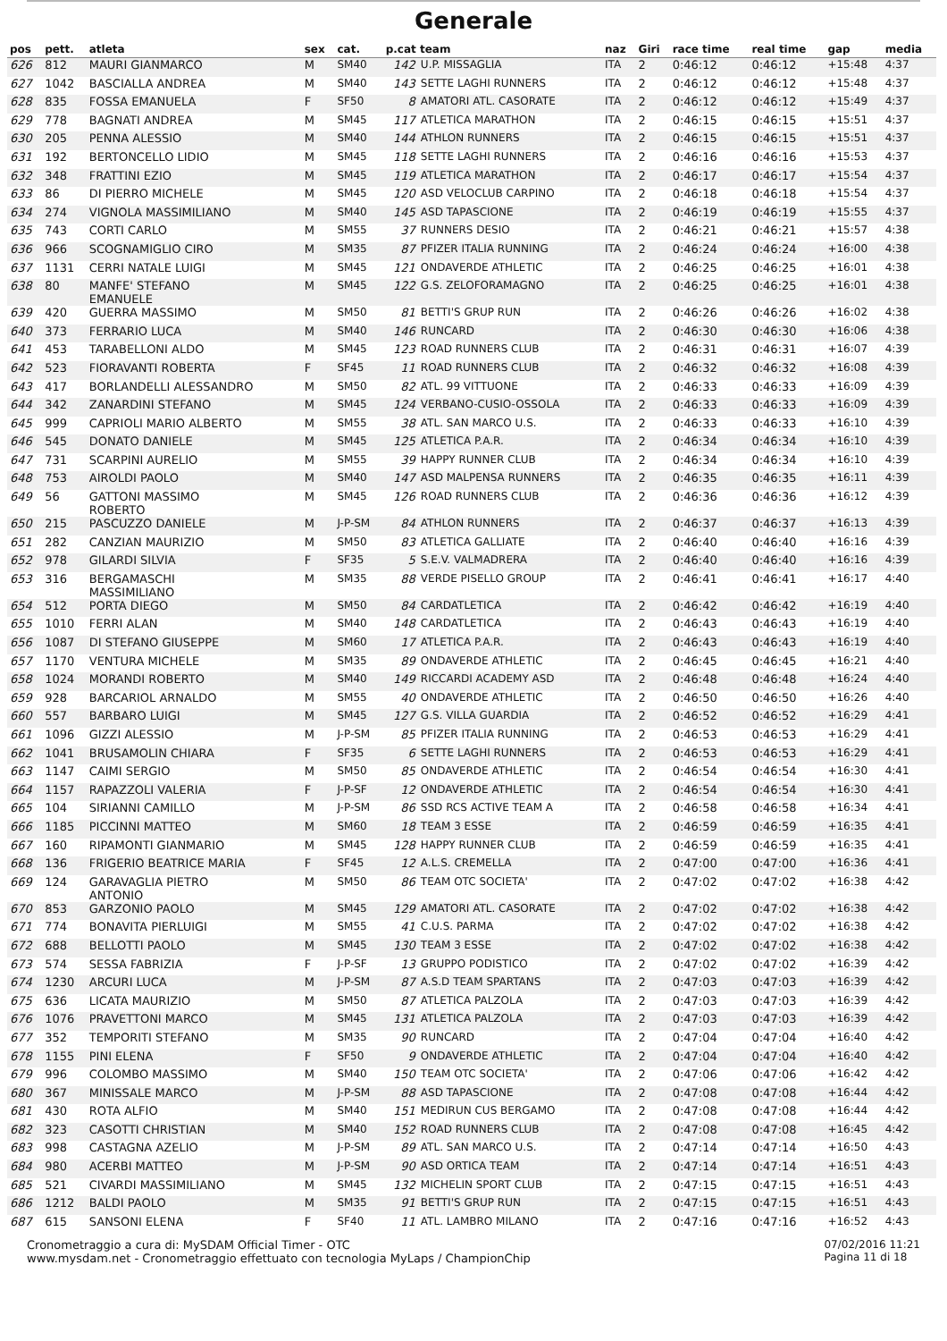Generale
| pos | pett. | atleta | sex | cat. | p.cat team | | naz | Giri | race time | real time | gap | media |
| --- | --- | --- | --- | --- | --- | --- | --- | --- | --- | --- | --- | --- |
| 626 | 812 | MAURI GIANMARCO | M | SM40 | 142 | U.P. MISSAGLIA | ITA | 2 | 0:46:12 | 0:46:12 | +15:48 | 4:37 |
| 627 | 1042 | BASCIALLA ANDREA | M | SM40 | 143 | SETTE LAGHI RUNNERS | ITA | 2 | 0:46:12 | 0:46:12 | +15:48 | 4:37 |
| 628 | 835 | FOSSA EMANUELA | F | SF50 | 8 | AMATORI ATL. CASORATE | ITA | 2 | 0:46:12 | 0:46:12 | +15:49 | 4:37 |
| 629 | 778 | BAGNATI ANDREA | M | SM45 | 117 | ATLETICA MARATHON | ITA | 2 | 0:46:15 | 0:46:15 | +15:51 | 4:37 |
| 630 | 205 | PENNA ALESSIO | M | SM40 | 144 | ATHLON RUNNERS | ITA | 2 | 0:46:15 | 0:46:15 | +15:51 | 4:37 |
| 631 | 192 | BERTONCELLO LIDIO | M | SM45 | 118 | SETTE LAGHI RUNNERS | ITA | 2 | 0:46:16 | 0:46:16 | +15:53 | 4:37 |
| 632 | 348 | FRATTINI EZIO | M | SM45 | 119 | ATLETICA MARATHON | ITA | 2 | 0:46:17 | 0:46:17 | +15:54 | 4:37 |
| 633 | 86 | DI PIERRO MICHELE | M | SM45 | 120 | ASD VELOCLUB CARPINO | ITA | 2 | 0:46:18 | 0:46:18 | +15:54 | 4:37 |
| 634 | 274 | VIGNOLA MASSIMILIANO | M | SM40 | 145 | ASD TAPASCIONE | ITA | 2 | 0:46:19 | 0:46:19 | +15:55 | 4:37 |
| 635 | 743 | CORTI CARLO | M | SM55 | 37 | RUNNERS DESIO | ITA | 2 | 0:46:21 | 0:46:21 | +15:57 | 4:38 |
| 636 | 966 | SCOGNAMIGLIO CIRO | M | SM35 | 87 | PFIZER ITALIA RUNNING | ITA | 2 | 0:46:24 | 0:46:24 | +16:00 | 4:38 |
| 637 | 1131 | CERRI NATALE LUIGI | M | SM45 | 121 | ONDAVERDE ATHLETIC | ITA | 2 | 0:46:25 | 0:46:25 | +16:01 | 4:38 |
| 638 | 80 | MANFE' STEFANO EMANUELE | M | SM45 | 122 | G.S. ZELOFORAMAGNO | ITA | 2 | 0:46:25 | 0:46:25 | +16:01 | 4:38 |
| 639 | 420 | GUERRA MASSIMO | M | SM50 | 81 | BETTI'S GRUP RUN | ITA | 2 | 0:46:26 | 0:46:26 | +16:02 | 4:38 |
| 640 | 373 | FERRARIO LUCA | M | SM40 | 146 | RUNCARD | ITA | 2 | 0:46:30 | 0:46:30 | +16:06 | 4:38 |
| 641 | 453 | TARABELLONI ALDO | M | SM45 | 123 | ROAD RUNNERS CLUB | ITA | 2 | 0:46:31 | 0:46:31 | +16:07 | 4:39 |
| 642 | 523 | FIORAVANTI ROBERTA | F | SF45 | 11 | ROAD RUNNERS CLUB | ITA | 2 | 0:46:32 | 0:46:32 | +16:08 | 4:39 |
| 643 | 417 | BORLANDELLI ALESSANDRO | M | SM50 | 82 | ATL. 99 VITTUONE | ITA | 2 | 0:46:33 | 0:46:33 | +16:09 | 4:39 |
| 644 | 342 | ZANARDINI STEFANO | M | SM45 | 124 | VERBANO-CUSIO-OSSOLA | ITA | 2 | 0:46:33 | 0:46:33 | +16:09 | 4:39 |
| 645 | 999 | CAPRIOLI MARIO ALBERTO | M | SM55 | 38 | ATL. SAN MARCO U.S. | ITA | 2 | 0:46:33 | 0:46:33 | +16:10 | 4:39 |
| 646 | 545 | DONATO DANIELE | M | SM45 | 125 | ATLETICA P.A.R. | ITA | 2 | 0:46:34 | 0:46:34 | +16:10 | 4:39 |
| 647 | 731 | SCARPINI AURELIO | M | SM55 | 39 | HAPPY RUNNER CLUB | ITA | 2 | 0:46:34 | 0:46:34 | +16:10 | 4:39 |
| 648 | 753 | AIROLDI PAOLO | M | SM40 | 147 | ASD MALPENSA RUNNERS | ITA | 2 | 0:46:35 | 0:46:35 | +16:11 | 4:39 |
| 649 | 56 | GATTONI MASSIMO ROBERTO | M | SM45 | 126 | ROAD RUNNERS CLUB | ITA | 2 | 0:46:36 | 0:46:36 | +16:12 | 4:39 |
| 650 | 215 | PASCUZZO DANIELE | M | J-P-SM | 84 | ATHLON RUNNERS | ITA | 2 | 0:46:37 | 0:46:37 | +16:13 | 4:39 |
| 651 | 282 | CANZIAN MAURIZIO | M | SM50 | 83 | ATLETICA GALLIATE | ITA | 2 | 0:46:40 | 0:46:40 | +16:16 | 4:39 |
| 652 | 978 | GILARDI SILVIA | F | SF35 | 5 | S.E.V. VALMADRERA | ITA | 2 | 0:46:40 | 0:46:40 | +16:16 | 4:39 |
| 653 | 316 | BERGAMASCHI MASSIMILIANO | M | SM35 | 88 | VERDE PISELLO GROUP | ITA | 2 | 0:46:41 | 0:46:41 | +16:17 | 4:40 |
| 654 | 512 | PORTA DIEGO | M | SM50 | 84 | CARDATLETICA | ITA | 2 | 0:46:42 | 0:46:42 | +16:19 | 4:40 |
| 655 | 1010 | FERRI ALAN | M | SM40 | 148 | CARDATLETICA | ITA | 2 | 0:46:43 | 0:46:43 | +16:19 | 4:40 |
| 656 | 1087 | DI STEFANO GIUSEPPE | M | SM60 | 17 | ATLETICA P.A.R. | ITA | 2 | 0:46:43 | 0:46:43 | +16:19 | 4:40 |
| 657 | 1170 | VENTURA MICHELE | M | SM35 | 89 | ONDAVERDE ATHLETIC | ITA | 2 | 0:46:45 | 0:46:45 | +16:21 | 4:40 |
| 658 | 1024 | MORANDI ROBERTO | M | SM40 | 149 | RICCARDI ACADEMY ASD | ITA | 2 | 0:46:48 | 0:46:48 | +16:24 | 4:40 |
| 659 | 928 | BARCARIOL ARNALDO | M | SM55 | 40 | ONDAVERDE ATHLETIC | ITA | 2 | 0:46:50 | 0:46:50 | +16:26 | 4:40 |
| 660 | 557 | BARBARO LUIGI | M | SM45 | 127 | G.S. VILLA GUARDIA | ITA | 2 | 0:46:52 | 0:46:52 | +16:29 | 4:41 |
| 661 | 1096 | GIZZI ALESSIO | M | J-P-SM | 85 | PFIZER ITALIA RUNNING | ITA | 2 | 0:46:53 | 0:46:53 | +16:29 | 4:41 |
| 662 | 1041 | BRUSAMOLIN CHIARA | F | SF35 | 6 | SETTE LAGHI RUNNERS | ITA | 2 | 0:46:53 | 0:46:53 | +16:29 | 4:41 |
| 663 | 1147 | CAIMI SERGIO | M | SM50 | 85 | ONDAVERDE ATHLETIC | ITA | 2 | 0:46:54 | 0:46:54 | +16:30 | 4:41 |
| 664 | 1157 | RAPAZZOLI VALERIA | F | J-P-SF | 12 | ONDAVERDE ATHLETIC | ITA | 2 | 0:46:54 | 0:46:54 | +16:30 | 4:41 |
| 665 | 104 | SIRIANNI CAMILLO | M | J-P-SM | 86 | SSD RCS ACTIVE TEAM A | ITA | 2 | 0:46:58 | 0:46:58 | +16:34 | 4:41 |
| 666 | 1185 | PICCINNI MATTEO | M | SM60 | 18 | TEAM 3 ESSE | ITA | 2 | 0:46:59 | 0:46:59 | +16:35 | 4:41 |
| 667 | 160 | RIPAMONTI GIANMARIO | M | SM45 | 128 | HAPPY RUNNER CLUB | ITA | 2 | 0:46:59 | 0:46:59 | +16:35 | 4:41 |
| 668 | 136 | FRIGERIO BEATRICE MARIA | F | SF45 | 12 | A.L.S. CREMELLA | ITA | 2 | 0:47:00 | 0:47:00 | +16:36 | 4:41 |
| 669 | 124 | GARAVAGLIA PIETRO ANTONIO | M | SM50 | 86 | TEAM OTC SOCIETA' | ITA | 2 | 0:47:02 | 0:47:02 | +16:38 | 4:42 |
| 670 | 853 | GARZONIO PAOLO | M | SM45 | 129 | AMATORI ATL. CASORATE | ITA | 2 | 0:47:02 | 0:47:02 | +16:38 | 4:42 |
| 671 | 774 | BONAVITA PIERLUIGI | M | SM55 | 41 | C.U.S. PARMA | ITA | 2 | 0:47:02 | 0:47:02 | +16:38 | 4:42 |
| 672 | 688 | BELLOTTI PAOLO | M | SM45 | 130 | TEAM 3 ESSE | ITA | 2 | 0:47:02 | 0:47:02 | +16:38 | 4:42 |
| 673 | 574 | SESSA FABRIZIA | F | J-P-SF | 13 | GRUPPO PODISTICO | ITA | 2 | 0:47:02 | 0:47:02 | +16:39 | 4:42 |
| 674 | 1230 | ARCURI LUCA | M | J-P-SM | 87 | A.S.D TEAM SPARTANS | ITA | 2 | 0:47:03 | 0:47:03 | +16:39 | 4:42 |
| 675 | 636 | LICATA MAURIZIO | M | SM50 | 87 | ATLETICA PALZOLA | ITA | 2 | 0:47:03 | 0:47:03 | +16:39 | 4:42 |
| 676 | 1076 | PRAVETTONI MARCO | M | SM45 | 131 | ATLETICA PALZOLA | ITA | 2 | 0:47:03 | 0:47:03 | +16:39 | 4:42 |
| 677 | 352 | TEMPORITI STEFANO | M | SM35 | 90 | RUNCARD | ITA | 2 | 0:47:04 | 0:47:04 | +16:40 | 4:42 |
| 678 | 1155 | PINI ELENA | F | SF50 | 9 | ONDAVERDE ATHLETIC | ITA | 2 | 0:47:04 | 0:47:04 | +16:40 | 4:42 |
| 679 | 996 | COLOMBO MASSIMO | M | SM40 | 150 | TEAM OTC SOCIETA' | ITA | 2 | 0:47:06 | 0:47:06 | +16:42 | 4:42 |
| 680 | 367 | MINISSALE MARCO | M | J-P-SM | 88 | ASD TAPASCIONE | ITA | 2 | 0:47:08 | 0:47:08 | +16:44 | 4:42 |
| 681 | 430 | ROTA ALFIO | M | SM40 | 151 | MEDIRUN CUS BERGAMO | ITA | 2 | 0:47:08 | 0:47:08 | +16:44 | 4:42 |
| 682 | 323 | CASOTTI CHRISTIAN | M | SM40 | 152 | ROAD RUNNERS CLUB | ITA | 2 | 0:47:08 | 0:47:08 | +16:45 | 4:42 |
| 683 | 998 | CASTAGNA AZELIO | M | J-P-SM | 89 | ATL. SAN MARCO U.S. | ITA | 2 | 0:47:14 | 0:47:14 | +16:50 | 4:43 |
| 684 | 980 | ACERBI MATTEO | M | J-P-SM | 90 | ASD ORTICA TEAM | ITA | 2 | 0:47:14 | 0:47:14 | +16:51 | 4:43 |
| 685 | 521 | CIVARDI MASSIMILIANO | M | SM45 | 132 | MICHELIN SPORT CLUB | ITA | 2 | 0:47:15 | 0:47:15 | +16:51 | 4:43 |
| 686 | 1212 | BALDI PAOLO | M | SM35 | 91 | BETTI'S GRUP RUN | ITA | 2 | 0:47:15 | 0:47:15 | +16:51 | 4:43 |
| 687 | 615 | SANSONI ELENA | F | SF40 | 11 | ATL. LAMBRO MILANO | ITA | 2 | 0:47:16 | 0:47:16 | +16:52 | 4:43 |
Cronometraggio a cura di: MySDAM Official Timer - OTC
www.mysdam.net - Cronometraggio effettuato con tecnologia MyLaps / ChampionChip
07/02/2016 11:21
Pagina 11 di 18